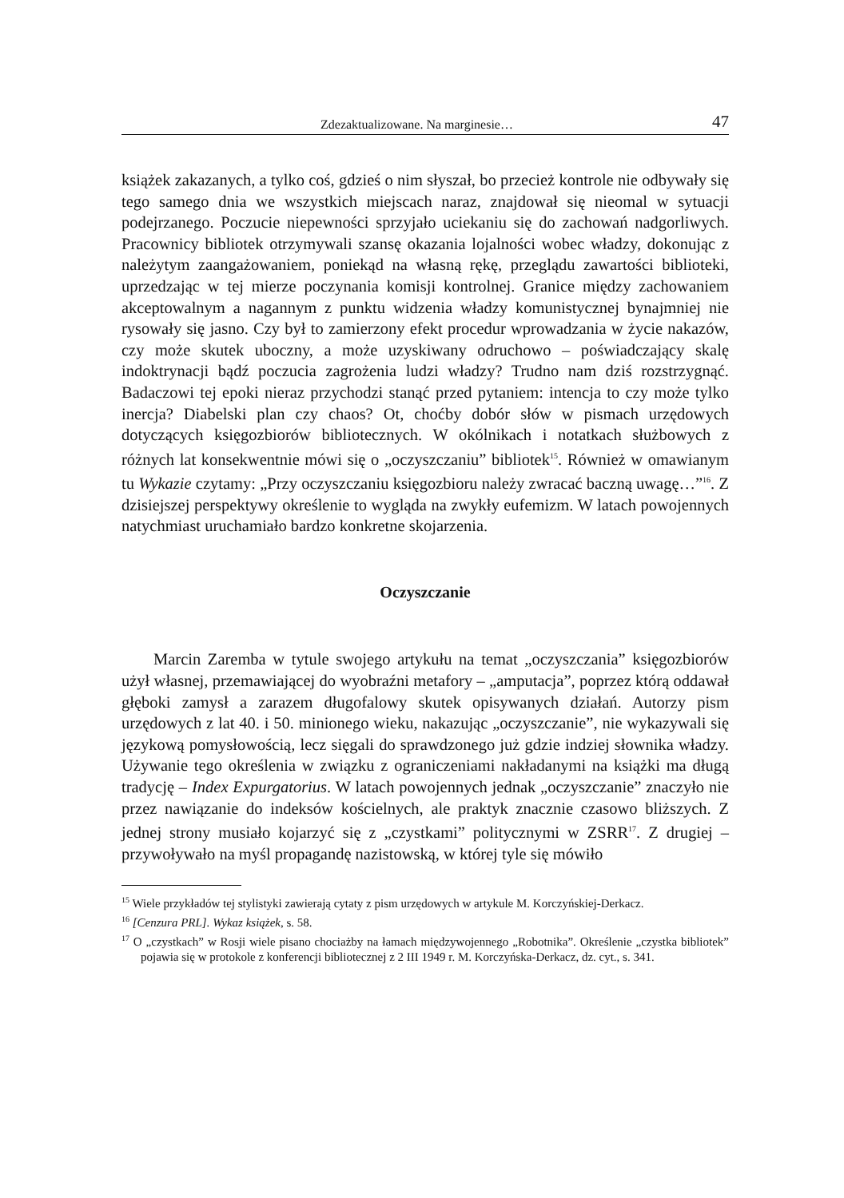Zdezaktualizowane. Na marginesie… 47
książek zakazanych, a tylko coś, gdzieś o nim słyszał, bo przecież kontrole nie odbywały się tego samego dnia we wszystkich miejscach naraz, znajdował się nieomal w sytuacji podejrzanego. Poczucie niepewności sprzyjało uciekaniu się do zachowań nadgorliwych. Pracownicy bibliotek otrzymywali szansę okazania lojalności wobec władzy, dokonując z należytym zaangażowaniem, poniekąd na własną rękę, przeglądu zawartości biblioteki, uprzedzając w tej mierze poczynania komisji kontrolnej. Granice między zachowaniem akceptowalnym a nagannym z punktu widzenia władzy komunistycznej bynajmniej nie rysowały się jasno. Czy był to zamierzony efekt procedur wprowadzania w życie nakazów, czy może skutek uboczny, a może uzyskiwany odruchowo – poświadczający skalę indoktrynacji bądź poczucia zagrożenia ludzi władzy? Trudno nam dziś rozstrzygnąć. Badaczowi tej epoki nieraz przychodzi stanąć przed pytaniem: intencja to czy może tylko inercja? Diabelski plan czy chaos? Ot, choćby dobór słów w pismach urzędowych dotyczących księgozbiorów bibliotecznych. W okólnikach i notatkach służbowych z różnych lat konsekwentnie mówi się o „oczyszczaniu” bibliotek<sup>15</sup>. Również w omawianym tu Wykazie czytamy: „Przy oczyszczaniu księgozbioru należy zwracać baczną uwagę…”<sup>16</sup>. Z dzisiejszej perspektywy określenie to wygląda na zwykły eufemizm. W latach powojennych natychmiast uruchamiało bardzo konkretne skojarzenia.
Oczyszczanie
Marcin Zaremba w tytule swojego artykułu na temat „oczyszczania” księgozbiorów użył własnej, przemawiającej do wyobraźni metafory – „amputacja”, poprzez którą oddawał głęboki zamysł a zarazem długofalowy skutek opisywanych działań. Autorzy pism urzędowych z lat 40. i 50. minionego wieku, nakazując „oczyszczanie”, nie wykazywali się językową pomysłowością, lecz sięgali do sprawdzonego już gdzie indziej słownika władzy. Używanie tego określenia w związku z ograniczeniami nakładanymi na książki ma długą tradycję – Index Expurgatorius. W latach powojennych jednak „oczyszczanie” znaczyło nie przez nawiązanie do indeksów kościelnych, ale praktyk znacznie czasowo bliższych. Z jednej strony musiało kojarzyć się z „czystkami” politycznymi w ZSRR<sup>17</sup>. Z drugiej – przywoływało na myśl propagandę nazistowską, w której tyle się mówiło
<sup>15</sup> Wiele przykładów tej stylistyki zawierają cytaty z pism urzędowych w artykule M. Korczyńskiej-Derkacz.
<sup>16</sup> [Cenzura PRL]. Wykaz książek, s. 58.
<sup>17</sup> O „czystkach” w Rosji wiele pisano chociażby na łamach międzywojennego „Robotnika”. Określenie „czystka bibliotek” pojawia się w protokole z konferencji bibliotecznej z 2 III 1949 r. M. Korczyńska-Derkacz, dz. cyt., s. 341.